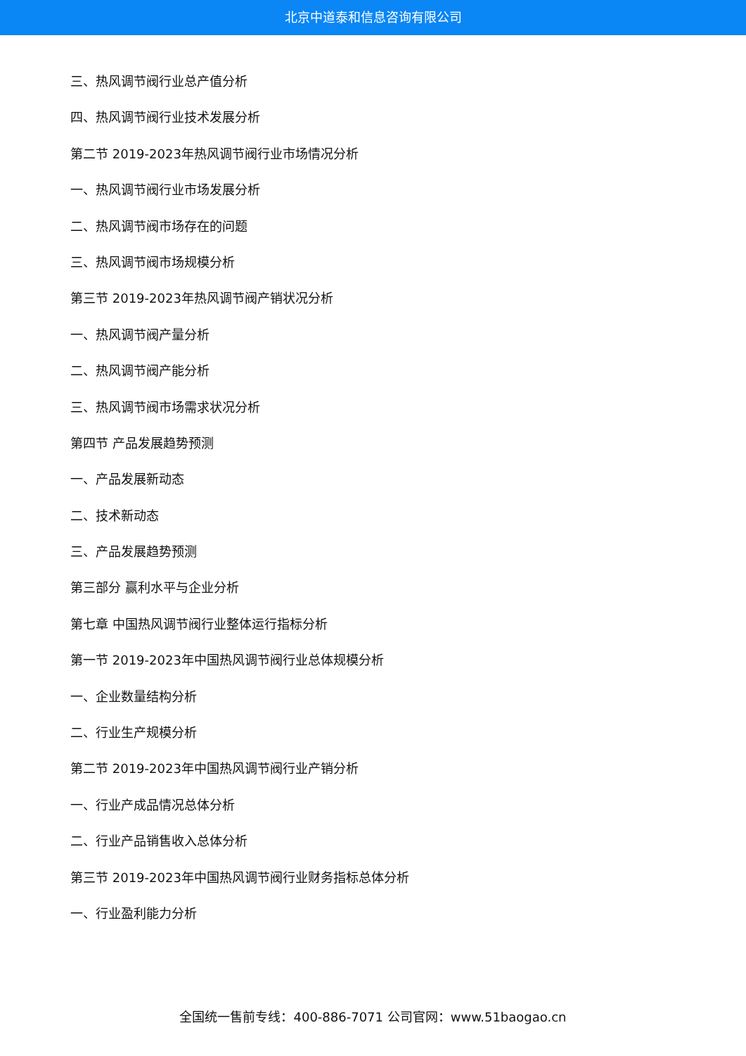北京中道泰和信息咨询有限公司
三、热风调节阀行业总产值分析
四、热风调节阀行业技术发展分析
第二节 2019-2023年热风调节阀行业市场情况分析
一、热风调节阀行业市场发展分析
二、热风调节阀市场存在的问题
三、热风调节阀市场规模分析
第三节 2019-2023年热风调节阀产销状况分析
一、热风调节阀产量分析
二、热风调节阀产能分析
三、热风调节阀市场需求状况分析
第四节 产品发展趋势预测
一、产品发展新动态
二、技术新动态
三、产品发展趋势预测
第三部分 赢利水平与企业分析
第七章 中国热风调节阀行业整体运行指标分析
第一节 2019-2023年中国热风调节阀行业总体规模分析
一、企业数量结构分析
二、行业生产规模分析
第二节 2019-2023年中国热风调节阀行业产销分析
一、行业产成品情况总体分析
二、行业产品销售收入总体分析
第三节 2019-2023年中国热风调节阀行业财务指标总体分析
一、行业盈利能力分析
全国统一售前专线：400-886-7071 公司官网：www.51baogao.cn